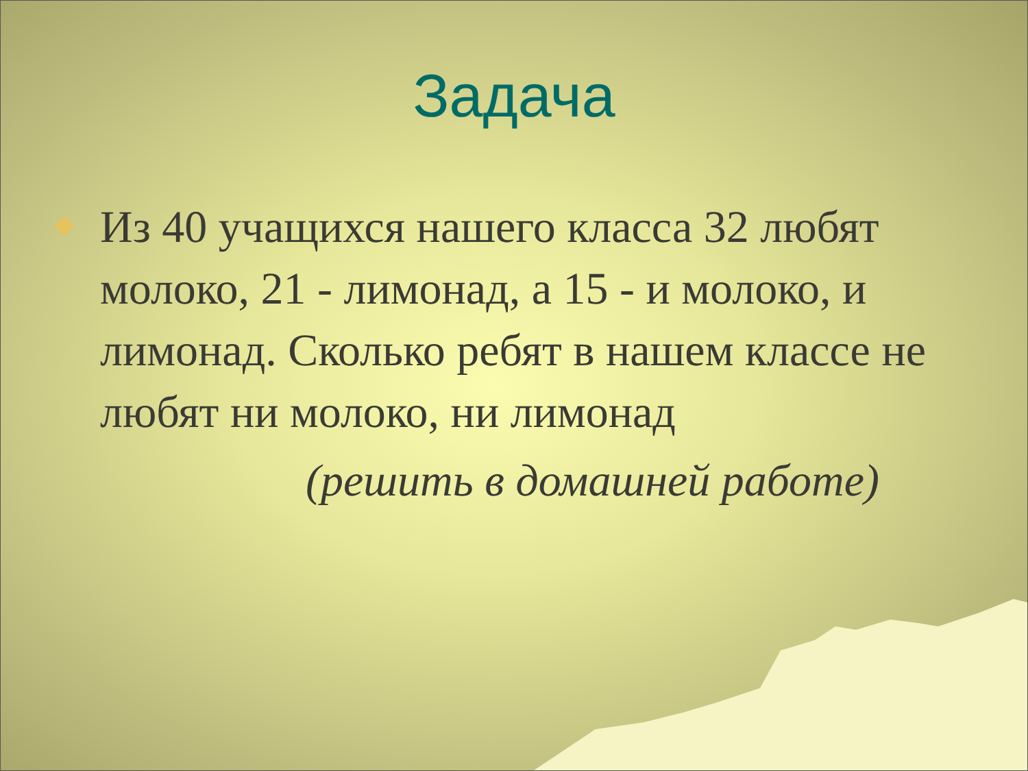Задача
Из 40 учащихся нашего класса 32 любят молоко, 21 - лимонад, а 15 - и молоко, и лимонад. Сколько ребят в нашем классе не любят ни молоко, ни лимонад
(решить в домашней работе)